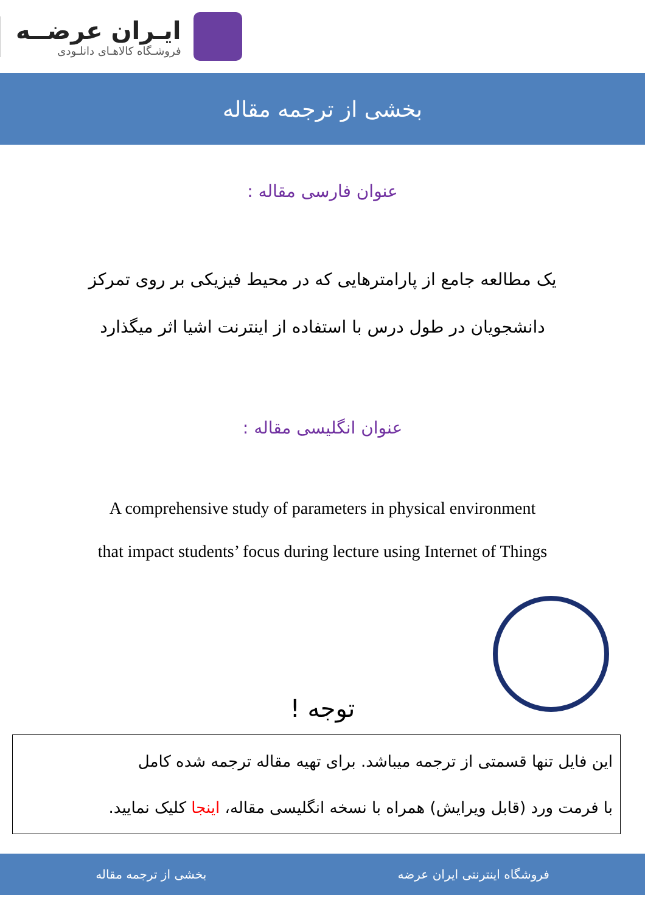ایـران عرضــه
فروشـگاه کالاهـای دانلـودی
بخشی از ترجمه مقاله
عنوان فارسی مقاله :
یک مطالعه جامع از پارامترهایی که در محیط فیزیکی بر روی تمرکز
دانشجویان در طول درس با استفاده از اینترنت اشیا اثر میگذارد
عنوان انگلیسی مقاله :
A comprehensive study of parameters in physical environment
that impact students’ focus during lecture using Internet of Things
توجه !
این فایل تنها قسمتی از ترجمه میباشد. برای تهیه مقاله ترجمه شده کامل
با فرمت ورد (قابل ویرایش) همراه با نسخه انگلیسی مقاله، اینجا کلیک نمایید.
فروشگاه اینترنتی ایران عرضه بخشی از ترجمه مقاله